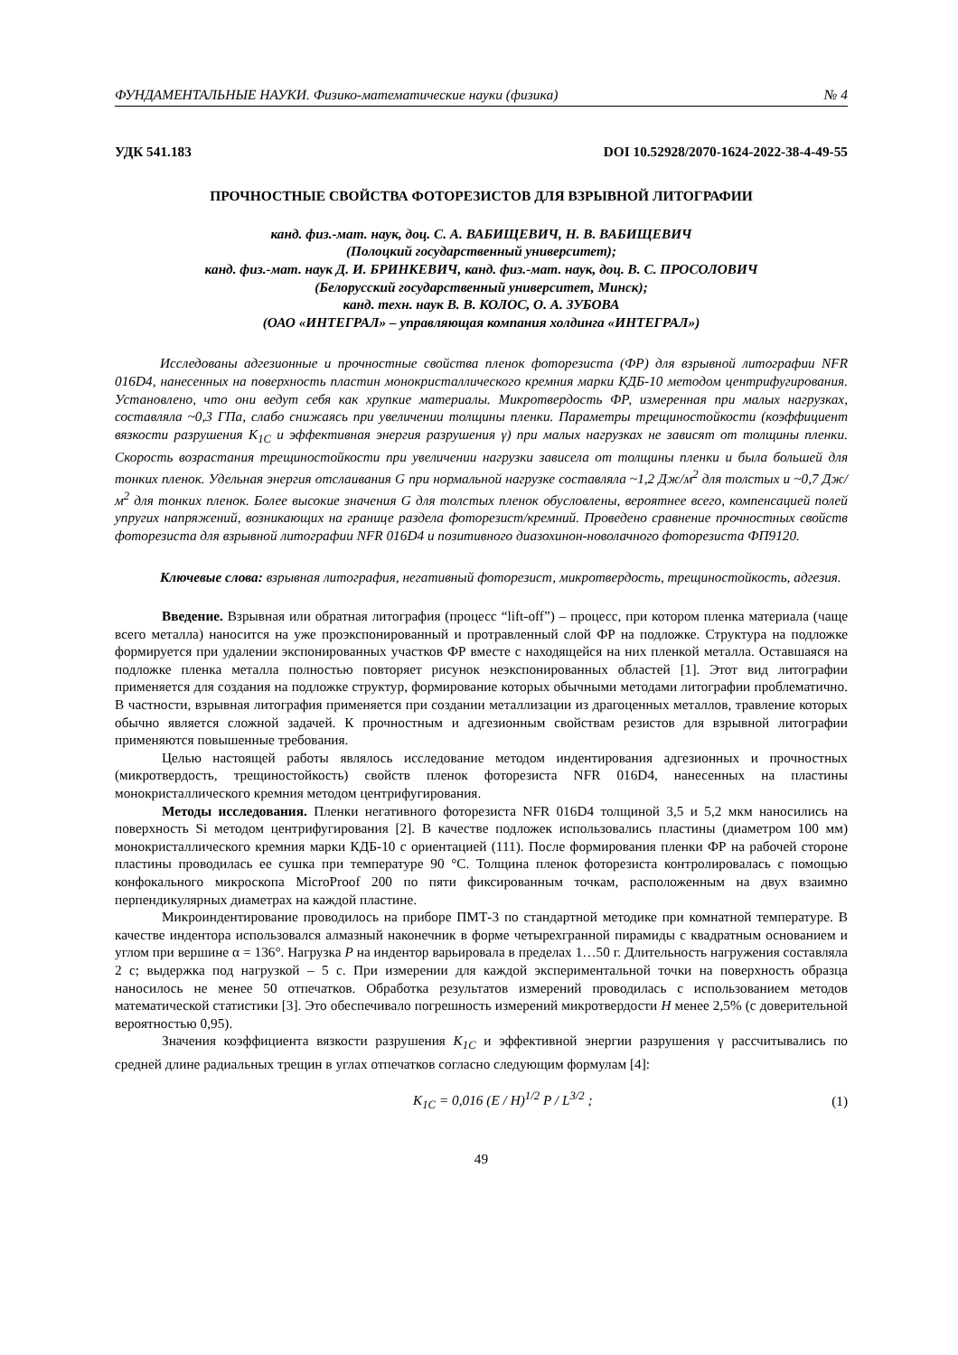ФУНДАМЕНТАЛЬНЫЕ НАУКИ. Физико-математические науки (физика) № 4
УДК 541.183 DOI 10.52928/2070-1624-2022-38-4-49-55
ПРОЧНОСТНЫЕ СВОЙСТВА ФОТОРЕЗИСТОВ ДЛЯ ВЗРЫВНОЙ ЛИТОГРАФИИ
канд. физ.-мат. наук, доц. С. А. ВАБИЩЕВИЧ, Н. В. ВАБИЩЕВИЧ
(Полоцкий государственный университет);
канд. физ.-мат. наук Д. И. БРИНКЕВИЧ, канд. физ.-мат. наук, доц. В. С. ПРОСОЛОВИЧ
(Белорусский государственный университет, Минск);
канд. техн. наук В. В. КОЛОС, О. А. ЗУБОВА
(ОАО «ИНТЕГРАЛ» – управляющая компания холдинга «ИНТЕГРАЛ»)
Исследованы адгезионные и прочностные свойства пленок фоторезиста (ФР) для взрывной литографии NFR 016D4, нанесенных на поверхность пластин монокристаллического кремния марки КДБ-10 методом центрифугирования. Установлено, что они ведут себя как хрупкие материалы. Микротвердость ФР, измеренная при малых нагрузках, составляла ~0,3 ГПа, слабо снижаясь при увеличении толщины пленки. Параметры трещиностойкости (коэффициент вязкости разрушения K<sub>1C</sub> и эффективная энергия разрушения γ) при малых нагрузках не зависят от толщины пленки. Скорость возрастания трещиностойкости при увеличении нагрузки зависела от толщины пленки и была большей для тонких пленок. Удельная энергия отслаивания G при нормальной нагрузке составляла ~1,2 Дж/м<sup>2</sup> для толстых и ~0,7 Дж/м<sup>2</sup> для тонких пленок. Более высокие значения G для толстых пленок обусловлены, вероятнее всего, компенсацией полей упругих напряжений, возникающих на границе раздела фоторезист/кремний. Проведено сравнение прочностных свойств фоторезиста для взрывной литографии NFR 016D4 и позитивного диазохинон-новолачного фоторезиста ФП9120.
Ключевые слова: взрывная литография, негативный фоторезист, микротвердость, трещиностойкость, адгезия.
Введение. Взрывная или обратная литография (процесс “lift-off”) – процесс, при котором пленка материала (чаще всего металла) наносится на уже проэкспонированный и протравленный слой ФР на подложке. Структура на подложке формируется при удалении экспонированных участков ФР вместе с находящейся на них пленкой металла. Оставшаяся на подложке пленка металла полностью повторяет рисунок неэкспонированных областей [1]. Этот вид литографии применяется для создания на подложке структур, формирование которых обычными методами литографии проблематично. В частности, взрывная литография применяется при создании металлизации из драгоценных металлов, травление которых обычно является сложной задачей. К прочностным и адгезионным свойствам резистов для взрывной литографии применяются повышенные требования.
Целью настоящей работы являлось исследование методом индентирования адгезионных и прочностных (микротвердость, трещиностойкость) свойств пленок фоторезиста NFR 016D4, нанесенных на пластины монокристаллического кремния методом центрифугирования.
Методы исследования. Пленки негативного фоторезиста NFR 016D4 толщиной 3,5 и 5,2 мкм наносились на поверхность Si методом центрифугирования [2]. В качестве подложек использовались пластины (диаметром 100 мм) монокристаллического кремния марки КДБ-10 с ориентацией (111). После формирования пленки ФР на рабочей стороне пластины проводилась ее сушка при температуре 90 °С. Толщина пленок фоторезиста контролировалась с помощью конфокального микроскопа MicroProof 200 по пяти фиксированным точкам, расположенным на двух взаимно перпендикулярных диаметрах на каждой пластине.
Микроиндентирование проводилось на приборе ПМТ-3 по стандартной методике при комнатной температуре. В качестве индентора использовался алмазный наконечник в форме четырехгранной пирамиды с квадратным основанием и углом при вершине α = 136°. Нагрузка P на индентор варьировала в пределах 1…50 г. Длительность нагружения составляла 2 с; выдержка под нагрузкой – 5 с. При измерении для каждой экспериментальной точки на поверхность образца наносилось не менее 50 отпечатков. Обработка результатов измерений проводилась с использованием методов математической статистики [3]. Это обеспечивало погрешность измерений микротвердости H менее 2,5% (с доверительной вероятностью 0,95).
Значения коэффициента вязкости разрушения K<sub>1C</sub> и эффективной энергии разрушения γ рассчитывались по средней длине радиальных трещин в углах отпечатков согласно следующим формулам [4]:
K<sub>1C</sub> = 0,016 (E / H)<sup>1/2</sup> P / L<sup>3/2</sup> ; (1)
49